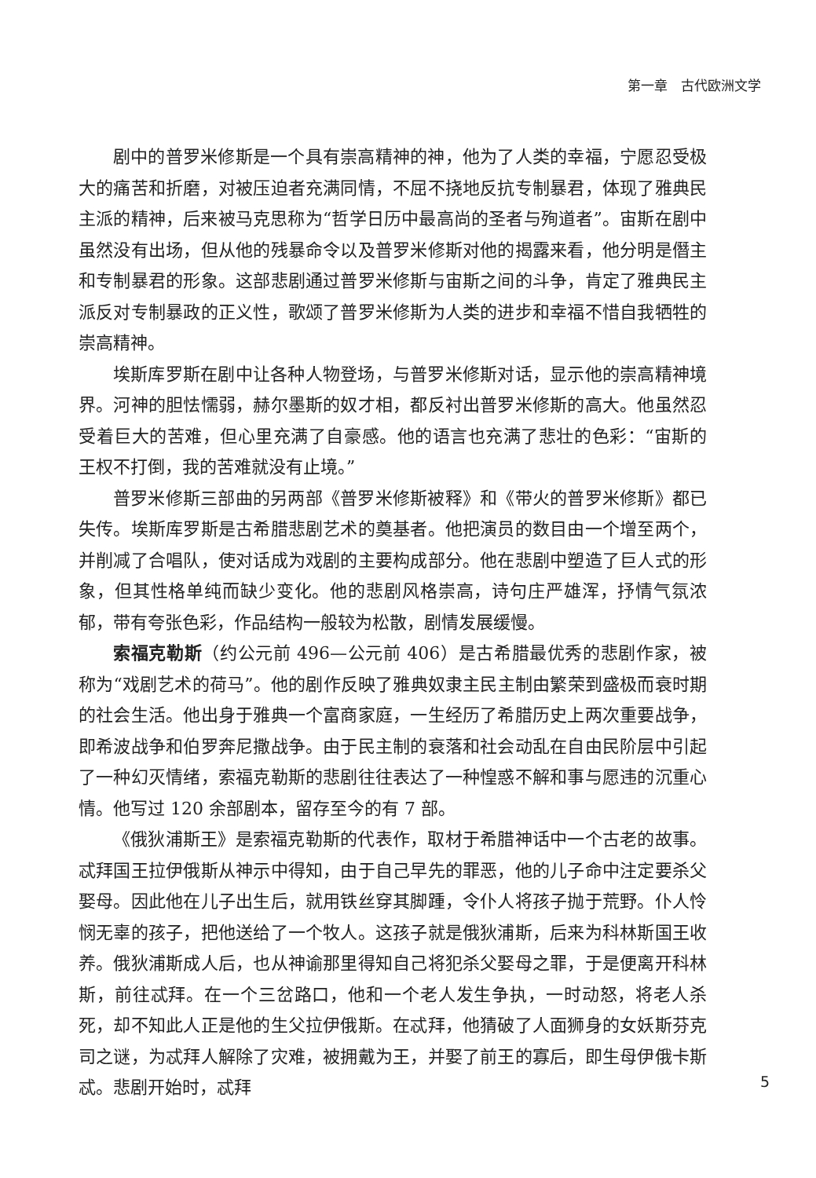第一章　古代欧洲文学
剧中的普罗米修斯是一个具有崇高精神的神，他为了人类的幸福，宁愿忍受极大的痛苦和折磨，对被压迫者充满同情，不屈不挠地反抗专制暴君，体现了雅典民主派的精神，后来被马克思称为“哲学日历中最高尚的圣者与殉道者”。宙斯在剧中虽然没有出场，但从他的残暴命令以及普罗米修斯对他的揭露来看，他分明是僭主和专制暴君的形象。这部悲剧通过普罗米修斯与宙斯之间的斗争，肯定了雅典民主派反对专制暴政的正义性，歌颂了普罗米修斯为人类的进步和幸福不惜自我牺牲的崇高精神。
埃斯库罗斯在剧中让各种人物登场，与普罗米修斯对话，显示他的崇高精神境界。河神的胆怯懦弱，赫尔墨斯的奴才相，都反衬出普罗米修斯的高大。他虽然忍受着巨大的苦难，但心里充满了自豪感。他的语言也充满了悲壮的色彩：“宙斯的王权不打倒，我的苦难就没有止境。”
普罗米修斯三部曲的另两部《普罗米修斯被释》和《带火的普罗米修斯》都已失传。埃斯库罗斯是古希腊悲剧艺术的奠基者。他把演员的数目由一个增至两个，并削减了合唱队，使对话成为戏剧的主要构成部分。他在悲剧中塑造了巨人式的形象，但其性格单纯而缺少变化。他的悲剧风格崇高，诗句庄严雄浑，抒情气氛浓郁，带有夸张色彩，作品结构一般较为松散，剧情发展缓慢。
索福克勒斯（约公元前 496—公元前 406）是古希腊最优秀的悲剧作家，被称为“戏剧艺术的荷马”。他的剧作反映了雅典奴隶主民主制由繁荣到盛极而衰时期的社会生活。他出身于雅典一个富商家庭，一生经历了希腊历史上两次重要战争，即希波战争和伯罗奔尼撒战争。由于民主制的衰落和社会动乱在自由民阶层中引起了一种幻灭情绪，索福克勒斯的悲剧往往表达了一种惶惑不解和事与愿违的沉重心情。他写过 120 余部剧本，留存至今的有 7 部。
《俄狄浦斯王》是索福克勒斯的代表作，取材于希腊神话中一个古老的故事。忒拜国王拉伊俄斯从神示中得知，由于自己早先的罪恶，他的儿子命中注定要杀父娶母。因此他在儿子出生后，就用铁丝穿其脚踵，令仆人将孩子抛于荒野。仆人怜悯无辜的孩子，把他送给了一个牧人。这孩子就是俄狄浦斯，后来为科林斯国王收养。俄狄浦斯成人后，也从神谕那里得知自己将犯杀父娶母之罪，于是便离开科林斯，前往忒拜。在一个三岔路口，他和一个老人发生争执，一时动怒，将老人杀死，却不知此人正是他的生父拉伊俄斯。在忒拜，他猜破了人面狮身的女妖斯芬克司之谜，为忒拜人解除了灾难，被拥戴为王，并娶了前王的寡后，即生母伊俄卡斯忒。悲剧开始时，忒拜
5